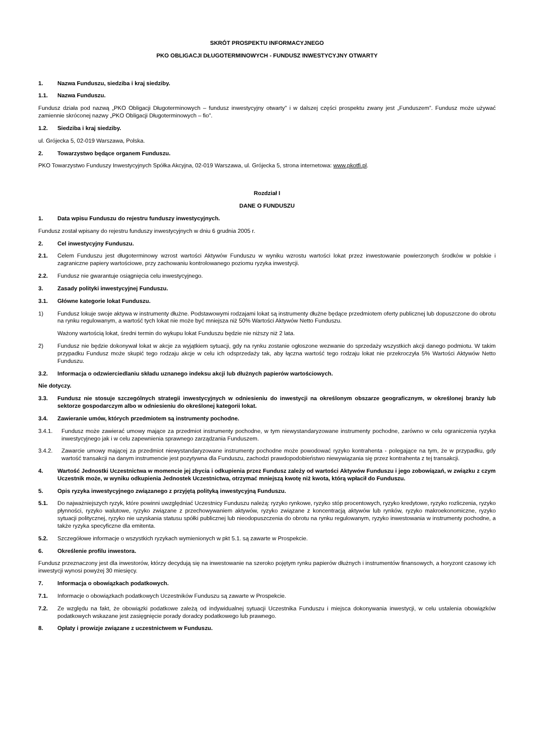SKRÓT PROSPEKTU INFORMACYJNEGO
PKO OBLIGACJI DŁUGOTERMINOWYCH - FUNDUSZ INWESTYCYJNY OTWARTY
1. Nazwa Funduszu, siedziba i kraj siedziby.
1.1. Nazwa Funduszu.
Fundusz działa pod nazwą „PKO Obligacji Długoterminowych – fundusz inwestycyjny otwarty” i w dalszej części prospektu zwany jest „Funduszem”. Fundusz może używać zamiennie skróconej nazwy „PKO Obligacji Długoterminowych – fio”.
1.2. Siedziba i kraj siedziby.
ul. Grójecka 5, 02-019 Warszawa, Polska.
2. Towarzystwo będące organem Funduszu.
PKO Towarzystwo Funduszy Inwestycyjnych Spółka Akcyjna, 02-019 Warszawa, ul. Grójecka 5, strona internetowa: www.pkotfi.pl.
Rozdział I
DANE O FUNDUSZU
1. Data wpisu Funduszu do rejestru funduszy inwestycyjnych.
Fundusz został wpisany do rejestru funduszy inwestycyjnych w dniu 6 grudnia 2005 r.
2. Cel inwestycyjny Funduszu.
2.1. Celem Funduszu jest długoterminowy wzrost wartości Aktywów Funduszu w wyniku wzrostu wartości lokat przez inwestowanie powierzonych środków w polskie i zagraniczne papiery wartościowe, przy zachowaniu kontrolowanego poziomu ryzyka inwestycji.
2.2. Fundusz nie gwarantuje osiągnięcia celu inwestycyjnego.
3. Zasady polityki inwestycyjnej Funduszu.
3.1. Główne kategorie lokat Funduszu.
1) Fundusz lokuje swoje aktywa w instrumenty dłużne. Podstawowymi rodzajami lokat są instrumenty dłużne będące przedmiotem oferty publicznej lub dopuszczone do obrotu na rynku regulowanym, a wartość tych lokat nie może być mniejsza niż 50% Wartości Aktywów Netto Funduszu.
Ważony wartością lokat, średni termin do wykupu lokat Funduszu będzie nie niższy niż 2 lata.
2) Fundusz nie będzie dokonywał lokat w akcje za wyjątkiem sytuacji, gdy na rynku zostanie ogłoszone wezwanie do sprzedaży wszystkich akcji danego podmiotu. W takim przypadku Fundusz może skupić tego rodzaju akcje w celu ich odsprzedaży tak, aby łączna wartość tego rodzaju lokat nie przekroczyła 5% Wartości Aktywów Netto Funduszu.
3.2. Informacja o odzwierciedlaniu składu uznanego indeksu akcji lub dłużnych papierów wartościowych.
Nie dotyczy.
3.3. Fundusz nie stosuje szczególnych strategii inwestycyjnych w odniesieniu do inwestycji na określonym obszarze geograficznym, w określonej branży lub sektorze gospodarczym albo w odniesieniu do określonej kategorii lokat.
3.4. Zawieranie umów, których przedmiotem są instrumenty pochodne.
3.4.1. Fundusz może zawierać umowy mające za przedmiot instrumenty pochodne, w tym niewystandaryzowane instrumenty pochodne, zarówno w celu ograniczenia ryzyka inwestycyjnego jak i w celu zapewnienia sprawnego zarządzania Funduszem.
3.4.2. Zawarcie umowy mającej za przedmiot niewystandaryzowane instrumenty pochodne może powodować ryzyko kontrahenta - polegające na tym, że w przypadku, gdy wartość transakcji na danym instrumencie jest pozytywna dla Funduszu, zachodzi prawdopodobieństwo niewywiązania się przez kontrahenta z tej transakcji.
4. Wartość Jednostki Uczestnictwa w momencie jej zbycia i odkupienia przez Fundusz zależy od wartości Aktywów Funduszu i jego zobowiązań, w związku z czym Uczestnik może, w wyniku odkupienia Jednostek Uczestnictwa, otrzymać mniejszą kwotę niż kwota, którą wpłacił do Funduszu.
5. Opis ryzyka inwestycyjnego związanego z przyjętą polityką inwestycyjną Funduszu.
5.1. Do najważniejszych ryzyk, które powinni uwzględniać Uczestnicy Funduszu należą: ryzyko rynkowe, ryzyko stóp procentowych, ryzyko kredytowe, ryzyko rozliczenia, ryzyko płynności, ryzyko walutowe, ryzyko związane z przechowywaniem aktywów, ryzyko związane z koncentracją aktywów lub rynków, ryzyko makroekonomiczne, ryzyko sytuacji politycznej, ryzyko nie uzyskania statusu spółki publicznej lub nieodopuszczenia do obrotu na rynku regulowanym, ryzyko inwestowania w instrumenty pochodne, a także ryzyka specyficzne dla emitenta.
5.2. Szczegółowe informacje o wszystkich ryzykach wymienionych w pkt 5.1. są zawarte w Prospekcie.
6. Określenie profilu inwestora.
Fundusz przeznaczony jest dla inwestorów, którzy decydują się na inwestowanie na szeroko pojętym rynku papierów dłużnych i instrumentów finansowych, a horyzont czasowy ich inwestycji wynosi powyżej 30 miesięcy.
7. Informacja o obowiązkach podatkowych.
7.1. Informacje o obowiązkach podatkowych Uczestników Funduszu są zawarte w Prospekcie.
7.2. Ze względu na fakt, że obowiązki podatkowe zależą od indywidualnej sytuacji Uczestnika Funduszu i miejsca dokonywania inwestycji, w celu ustalenia obowiązków podatkowych wskazane jest zasięgnięcie porady doradcy podatkowego lub prawnego.
8. Opłaty i prowizje związane z uczestnictwem w Funduszu.